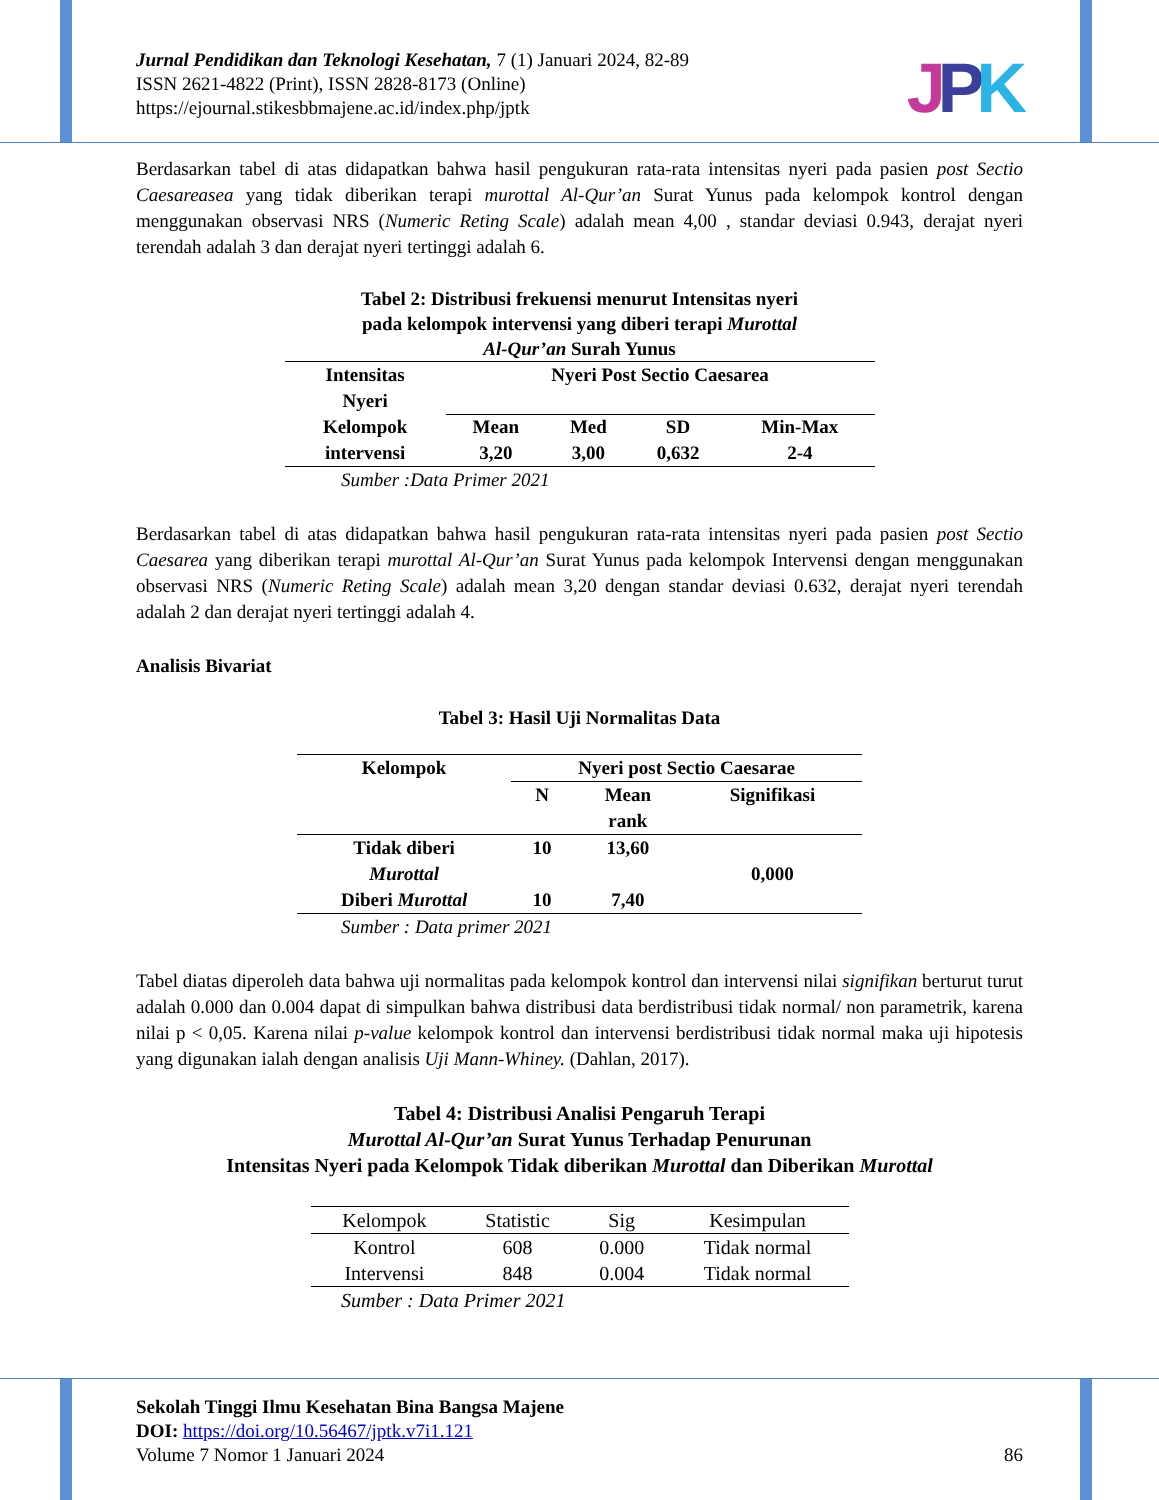JPK
Jurnal Pendidikan dan Teknologi Kesehatan, 7 (1) Januari 2024, 82-89
ISSN 2621-4822 (Print), ISSN 2828-8173 (Online)
https://ejournal.stikesbbmajene.ac.id/index.php/jptk
Berdasarkan tabel di atas didapatkan bahwa hasil pengukuran rata-rata intensitas nyeri pada pasien post Sectio Caesareasea yang tidak diberikan terapi murottal Al-Qur’an Surat Yunus pada kelompok kontrol dengan menggunakan observasi NRS (Numeric Reting Scale) adalah mean 4,00 , standar deviasi 0.943, derajat nyeri terendah adalah 3 dan derajat nyeri tertinggi adalah 6.
Tabel 2: Distribusi frekuensi menurut Intensitas nyeri
pada kelompok intervensi yang diberi terapi Murottal
Al-Qur’an Surah Yunus
| Intensitas Nyeri | Nyeri Post Sectio Caesarea | | | |
| Kelompok | Mean | Med | SD | Min-Max |
| intervensi | 3,20 | 3,00 | 0,632 | 2-4 |
Sumber :Data Primer 2021
Berdasarkan tabel di atas didapatkan bahwa hasil pengukuran rata-rata intensitas nyeri pada pasien post Sectio Caesarea yang diberikan terapi murottal Al-Qur’an Surat Yunus pada kelompok Intervensi dengan menggunakan observasi NRS (Numeric Reting Scale) adalah mean 3,20 dengan standar deviasi 0.632, derajat nyeri terendah adalah 2 dan derajat nyeri tertinggi adalah 4.
Analisis Bivariat
Tabel 3: Hasil Uji Normalitas Data
| Kelompok | Nyeri post Sectio Caesarae | | |
| | N | Mean rank | Signifikasi |
| Tidak diberi Murottal | 10 | 13,60 | 0,000 |
| Diberi Murottal | 10 | 7,40 | |
Sumber : Data primer 2021
Tabel diatas diperoleh data bahwa uji normalitas pada kelompok kontrol dan intervensi nilai signifikan berturut turut adalah 0.000 dan 0.004 dapat di simpulkan bahwa distribusi data berdistribusi tidak normal/ non parametrik, karena nilai p < 0,05. Karena nilai p-value kelompok kontrol dan intervensi berdistribusi tidak normal maka uji hipotesis yang digunakan ialah dengan analisis Uji Mann-Whiney. (Dahlan, 2017).
Tabel 4: Distribusi Analisi Pengaruh Terapi
Murottal Al-Qur’an Surat Yunus Terhadap Penurunan
Intensitas Nyeri pada Kelompok Tidak diberikan Murottal dan Diberikan Murottal
| Kelompok | Statistic | Sig | Kesimpulan |
| Kontrol | 608 | 0.000 | Tidak normal |
| Intervensi | 848 | 0.004 | Tidak normal |
Sumber : Data Primer 2021
Sekolah Tinggi Ilmu Kesehatan Bina Bangsa Majene
DOI: https://doi.org/10.56467/jptk.v7i1.121
Volume 7 Nomor 1 Januari 2024 86